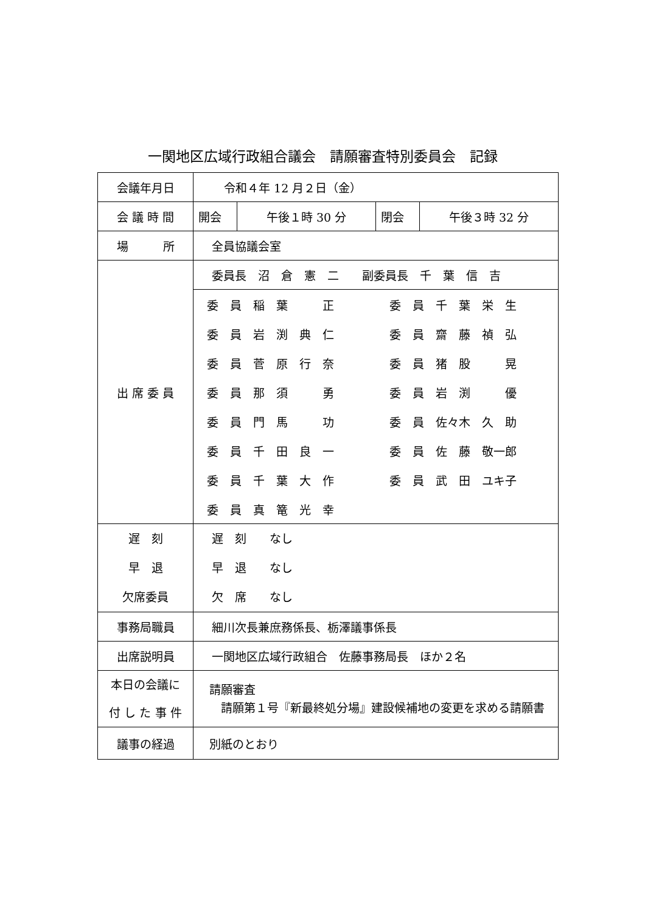一関地区広域行政組合議会　請願審査特別委員会　記録
| 会議年月日 | 令和４年 12 月２日（金） | | | |
| 会 議 時 間 | 開会 | 午後１時 30 分 | 閉会 | 午後３時 32 分 |
| 場 所 | 全員協議会室 | | | |
| 出 席 委 員 | 委員長 沼 倉 憲 二 副委員長 千 葉 信 吉 | | | |
| | / 委 員 稲 葉 正 / 委 員 千 葉 栄 生 / / 委 員 岩 渕 典 仁 / 委 員 齋 藤 禎 弘 / / 委 員 菅 原 行 奈 / 委 員 猪 股 晃 / / 委 員 那 須 勇 / 委 員 岩 渕 優 / / 委 員 門 馬 功 / 委 員 佐々木 久 助 / / 委 員 千 田 良 一 / 委 員 佐 藤 敬一郎 / / 委 員 千 葉 大 作 / 委 員 武 田 ユキ子 / / 委 員 真 篭 光 幸 / / | | | |
| 遅 刻 早 退 欠席委員 | 遅 刻 なし 早 退 なし 欠 席 なし | | | |
| 事務局職員 | 細川次長兼庶務係長、栃澤議事係長 | | | |
| 出席説明員 | 一関地区広域行政組合 佐藤事務局長 ほか２名 | | | |
| 本日の会議に 付 し た 事 件 | 請願審査 請願第１号『新最終処分場』建設候補地の変更を求める請願書 | | | |
| 議事の経過 | 別紙のとおり | | | |